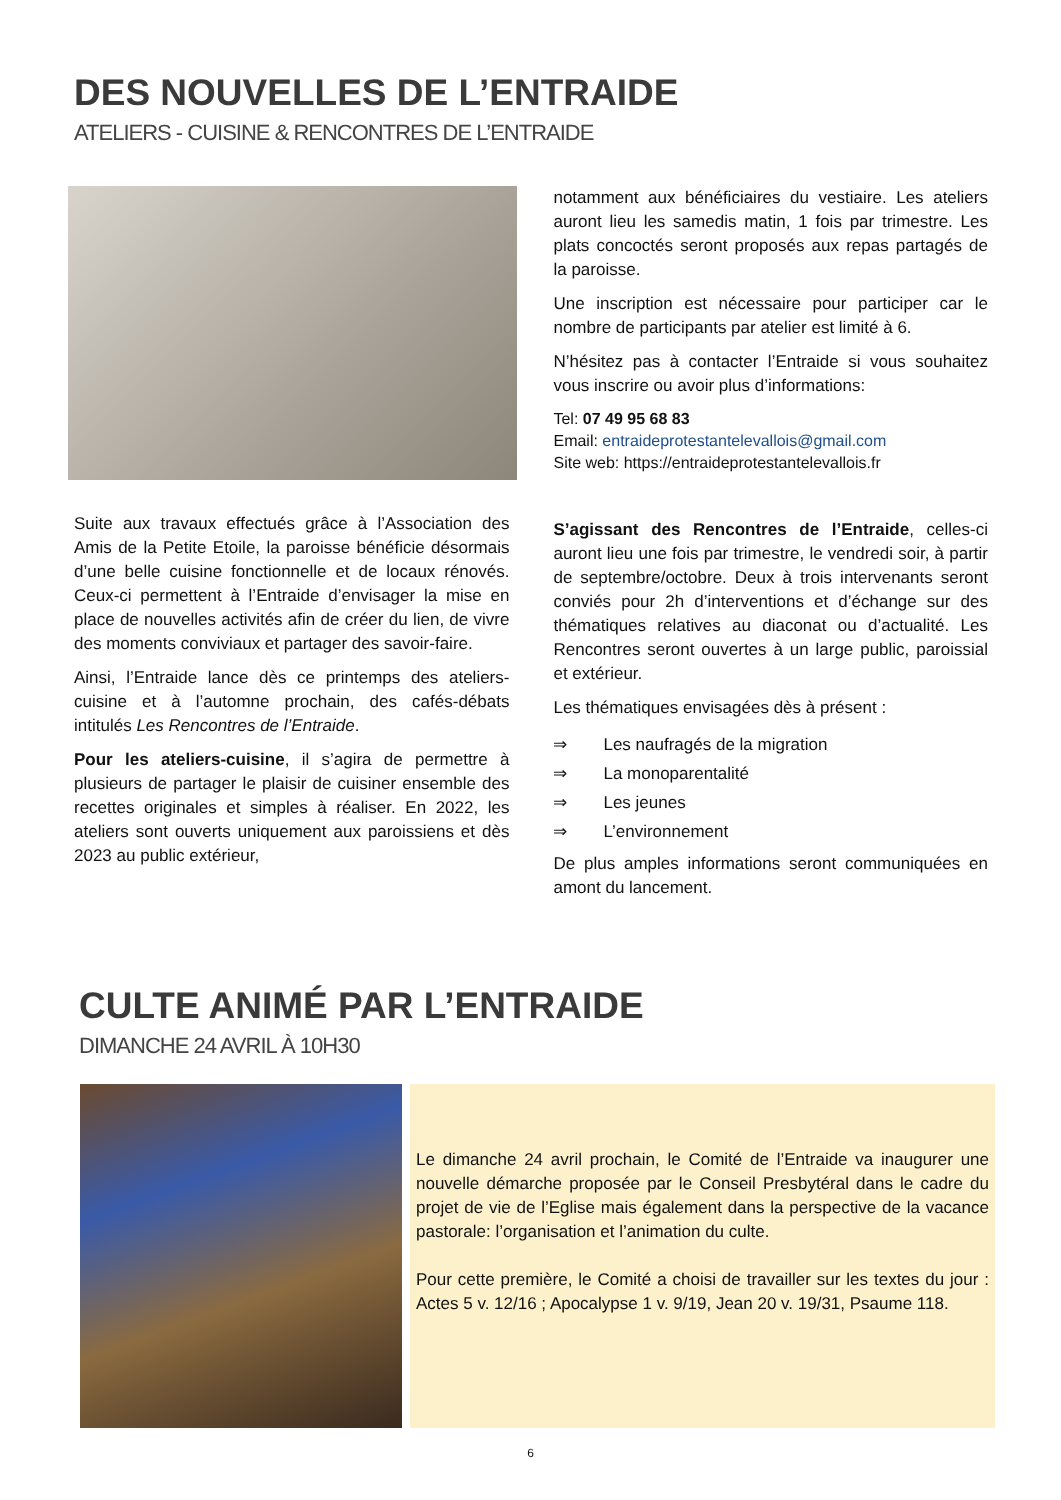DES NOUVELLES DE L’ENTRAIDE
ATELIERS - CUISINE & RENCONTRES DE L’ENTRAIDE
Suite aux travaux effectués grâce à l’Association des Amis de la Petite Etoile, la paroisse bénéficie désormais d’une belle cuisine fonctionnelle et de locaux rénovés. Ceux-ci permettent à l’Entraide d’envisager la mise en place de nouvelles activités afin de créer du lien, de vivre des moments conviviaux et partager des savoir-faire.
Ainsi, l’Entraide lance dès ce printemps des ateliers-cuisine et à l’automne prochain, des cafés-débats intitulés Les Rencontres de l’Entraide.
Pour les ateliers-cuisine, il s’agira de permettre à plusieurs de partager le plaisir de cuisiner ensemble des recettes originales et simples à réaliser. En 2022, les ateliers sont ouverts uniquement aux paroissiens et dès 2023 au public extérieur,
notamment aux bénéficiaires du vestiaire. Les ateliers auront lieu les samedis matin, 1 fois par trimestre. Les plats concoctés seront proposés aux repas partagés de la paroisse.
Une inscription est nécessaire pour participer car le nombre de participants par atelier est limité à 6.
N’hésitez pas à contacter l’Entraide si vous souhaitez vous inscrire ou avoir plus d’informations:
Tel: 07 49 95 68 83
Email: entraideprotestantelevallois@gmail.com
Site web: https://entraideprotestantelevallois.fr
S’agissant des Rencontres de l’Entraide, celles-ci auront lieu une fois par trimestre, le vendredi soir, à partir de septembre/octobre. Deux à trois intervenants seront conviés pour 2h d’interventions et d’échange sur des thématiques relatives au diaconat ou d’actualité. Les Rencontres seront ouvertes à un large public, paroissial et extérieur.
Les thématiques envisagées dès à présent :
⇒ Les naufragés de la migration
⇒ La monoparentalité
⇒ Les jeunes
⇒ L’environnement
De plus amples informations seront communiquées en amont du lancement.
CULTE ANIMÉ PAR L’ENTRAIDE
DIMANCHE 24 AVRIL À 10H30
Le dimanche 24 avril prochain, le Comité de l’Entraide va inaugurer une nouvelle démarche proposée par le Conseil Presbytéral dans le cadre du projet de vie de l’Eglise mais également dans la perspective de la vacance pastorale: l’organisation et l’animation du culte.
Pour cette première, le Comité a choisi de travailler sur les textes du jour : Actes 5 v. 12/16 ; Apocalypse 1 v. 9/19, Jean 20 v. 19/31, Psaume 118.
6